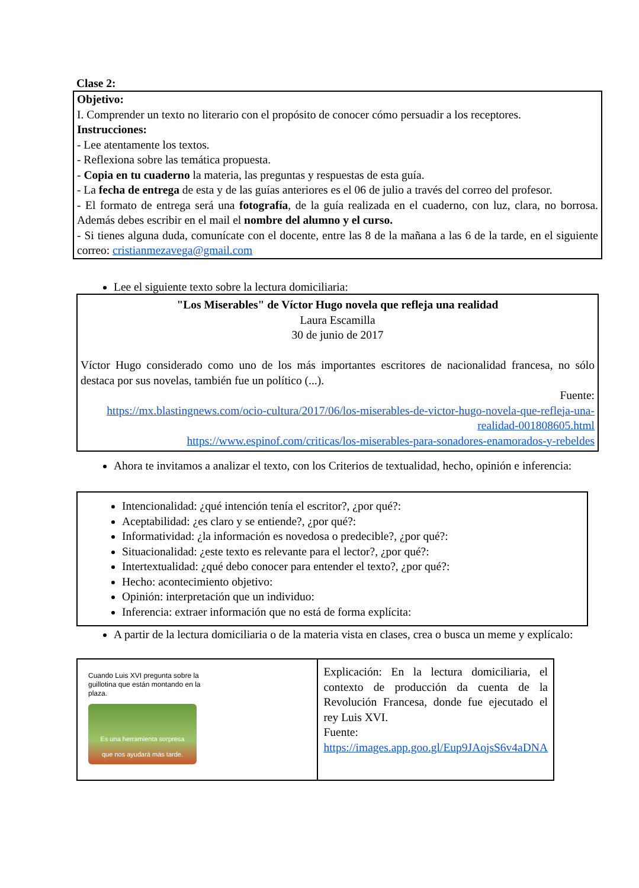Clase 2:
Objetivo:
I. Comprender un texto no literario con el propósito de conocer cómo persuadir a los receptores.
Instrucciones:
- Lee atentamente los textos.
- Reflexiona sobre las temática propuesta.
- Copia en tu cuaderno la materia, las preguntas y respuestas de esta guía.
- La fecha de entrega de esta y de las guías anteriores es el 06 de julio a través del correo del profesor.
- El formato de entrega será una fotografía, de la guía realizada en el cuaderno, con luz, clara, no borrosa. Además debes escribir en el mail el nombre del alumno y el curso.
- Si tienes alguna duda, comunícate con el docente, entre las 8 de la mañana a las 6 de la tarde, en el siguiente correo: cristianmezavega@gmail.com
Lee el siguiente texto sobre la lectura domiciliaria:
"Los Miserables" de Víctor Hugo novela que refleja una realidad
Laura Escamilla
30 de junio de 2017
Víctor Hugo considerado como uno de los más importantes escritores de nacionalidad francesa, no sólo destaca por sus novelas, también fue un político (...).
Fuente:
https://mx.blastingnews.com/ocio-cultura/2017/06/los-miserables-de-victor-hugo-novela-que-refleja-una-realidad-001808605.html
https://www.espinof.com/criticas/los-miserables-para-sonadores-enamorados-y-rebeldes
Ahora te invitamos a analizar el texto, con los Criterios de textualidad, hecho, opinión e inferencia:
Intencionalidad: ¿qué intención tenía el escritor?, ¿por qué?:
Aceptabilidad: ¿es claro y se entiende?, ¿por qué?:
Informatividad: ¿la información es novedosa o predecible?, ¿por qué?:
Situacionalidad: ¿este texto es relevante para el lector?, ¿por qué?:
Intertextualidad: ¿qué debo conocer para entender el texto?, ¿por qué?:
Hecho: acontecimiento objetivo:
Opinión: interpretación que un individuo:
Inferencia: extraer información que no está de forma explícita:
A partir de la lectura domiciliaria o de la materia vista en clases, crea o busca un meme y explícalo:
| Cuando Luis XVI pregunta sobre la guillotina que están montando en la plaza. Es una herramienta sorpresa que nos ayudará más tarde. | Explicación: En la lectura domiciliaria, el contexto de producción da cuenta de la Revolución Francesa, donde fue ejecutado el rey Luis XVI. Fuente: https://images.app.goo.gl/Eup9JAojsS6v4aDNA |